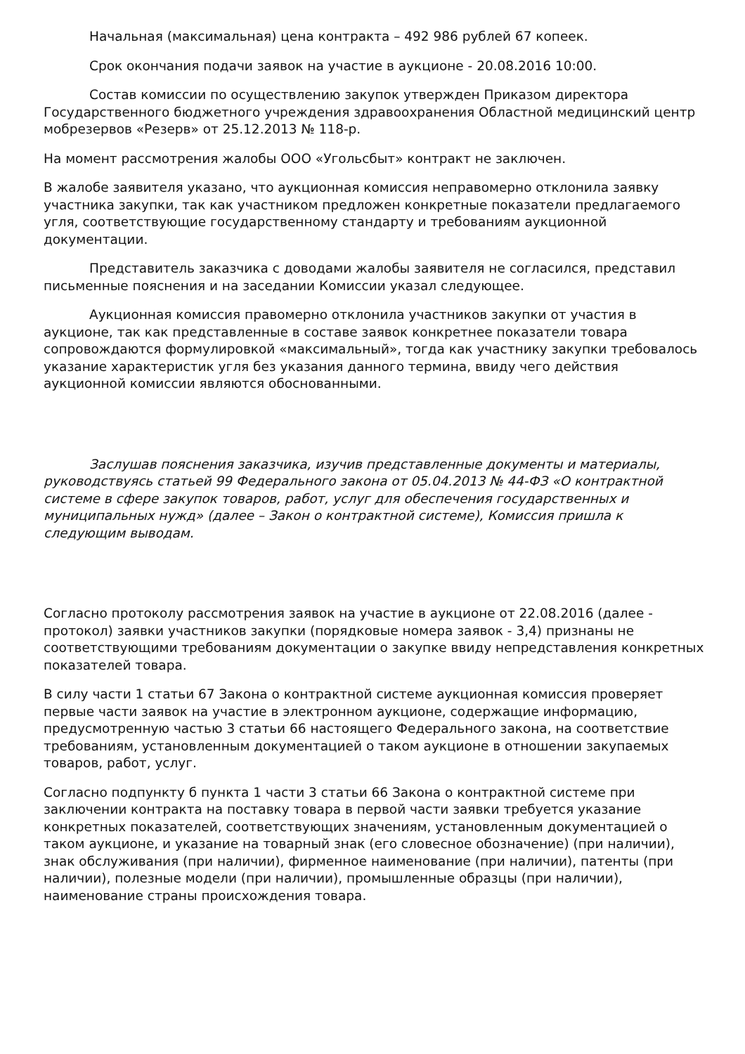Начальная (максимальная) цена контракта – 492 986 рублей 67 копеек.
Срок окончания подачи заявок на участие в аукционе - 20.08.2016 10:00.
Состав комиссии по осуществлению закупок утвержден Приказом директора Государственного бюджетного учреждения здравоохранения Областной медицинский центр мобрезервов «Резерв» от 25.12.2013 № 118-р.
На момент рассмотрения жалобы ООО «Угольсбыт» контракт не заключен.
В жалобе заявителя указано, что аукционная комиссия неправомерно отклонила заявку участника закупки, так как участником предложен конкретные показатели предлагаемого угля, соответствующие государственному стандарту и требованиям аукционной документации.
Представитель заказчика с доводами жалобы заявителя не согласился, представил письменные пояснения и на заседании Комиссии указал следующее.
Аукционная комиссия правомерно отклонила участников закупки от участия в аукционе, так как представленные в составе заявок конкретнее показатели товара сопровождаются формулировкой «максимальный», тогда как участнику закупки требовалось указание характеристик угля без указания данного термина, ввиду чего действия аукционной комиссии являются обоснованными.
Заслушав пояснения заказчика, изучив представленные документы и материалы, руководствуясь статьей 99 Федерального закона от 05.04.2013 № 44-ФЗ «О контрактной системе в сфере закупок товаров, работ, услуг для обеспечения государственных и муниципальных нужд» (далее – Закон о контрактной системе), Комиссия пришла к следующим выводам.
Согласно протоколу рассмотрения заявок на участие в аукционе от 22.08.2016 (далее - протокол) заявки участников закупки (порядковые номера заявок - 3,4) признаны не соответствующими требованиям документации о закупке ввиду непредставления конкретных показателей товара.
В силу части 1 статьи 67 Закона о контрактной системе аукционная комиссия проверяет первые части заявок на участие в электронном аукционе, содержащие информацию, предусмотренную частью 3 статьи 66 настоящего Федерального закона, на соответствие требованиям, установленным документацией о таком аукционе в отношении закупаемых товаров, работ, услуг.
Согласно подпункту б пункта 1 части 3 статьи 66 Закона о контрактной системе при заключении контракта на поставку товара в первой части заявки требуется указание конкретных показателей, соответствующих значениям, установленным документацией о таком аукционе, и указание на товарный знак (его словесное обозначение) (при наличии), знак обслуживания (при наличии), фирменное наименование (при наличии), патенты (при наличии), полезные модели (при наличии), промышленные образцы (при наличии), наименование страны происхождения товара.